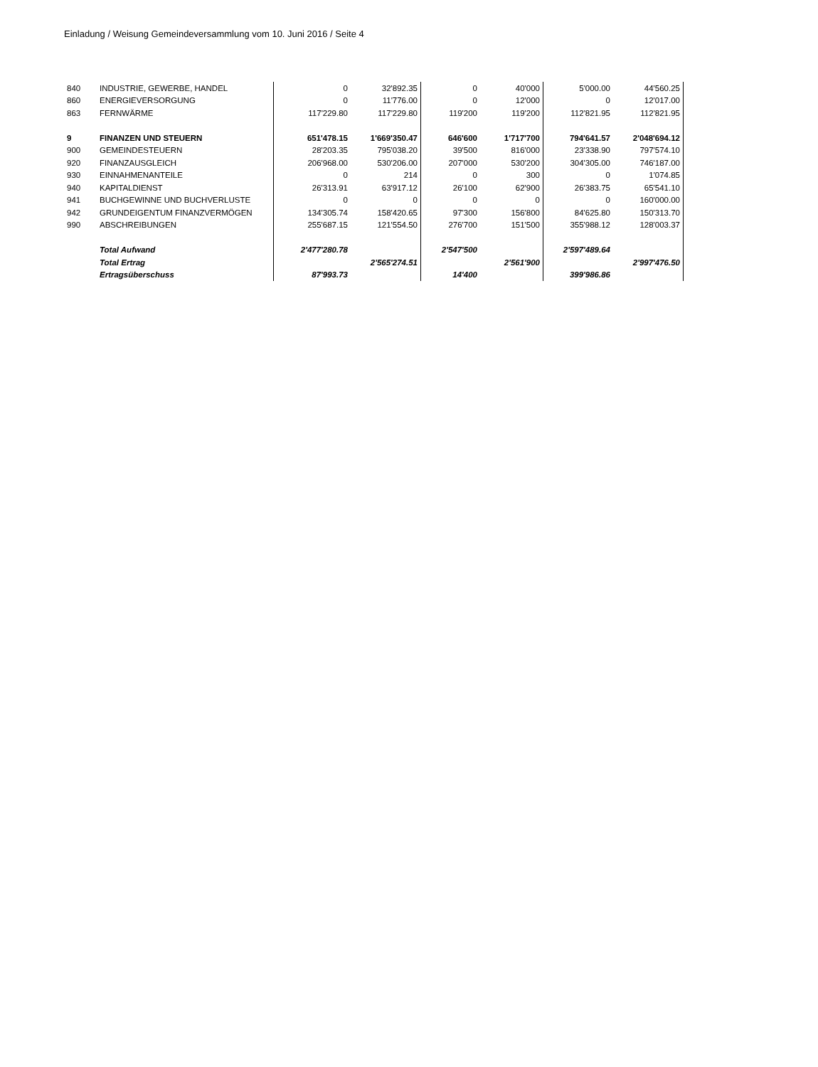Einladung / Weisung Gemeindeversammlung vom 10. Juni 2016 / Seite 4
| 840 | INDUSTRIE, GEWERBE, HANDEL | 0 | 32'892.35 | 0 | 40'000 | 5'000.00 | 44'560.25 |
| 860 | ENERGIEVERSORGUNG | 0 | 11'776.00 | 0 | 12'000 | 0 | 12'017.00 |
| 863 | FERNWÄRME | 117'229.80 | 117'229.80 | 119'200 | 119'200 | 112'821.95 | 112'821.95 |
| 9 | FINANZEN UND STEUERN | 651'478.15 | 1'669'350.47 | 646'600 | 1'717'700 | 794'641.57 | 2'048'694.12 |
| 900 | GEMEINDESTEUERN | 28'203.35 | 795'038.20 | 39'500 | 816'000 | 23'338.90 | 797'574.10 |
| 920 | FINANZAUSGLEICH | 206'968.00 | 530'206.00 | 207'000 | 530'200 | 304'305.00 | 746'187.00 |
| 930 | EINNAHMENANTEILE | 0 | 214 | 0 | 300 | 0 | 1'074.85 |
| 940 | KAPITALDIENST | 26'313.91 | 63'917.12 | 26'100 | 62'900 | 26'383.75 | 65'541.10 |
| 941 | BUCHGEWINNE UND BUCHVERLUSTE | 0 | 0 | 0 | 0 | 0 | 160'000.00 |
| 942 | GRUNDEIGENTUM FINANZVERMÖGEN | 134'305.74 | 158'420.65 | 97'300 | 156'800 | 84'625.80 | 150'313.70 |
| 990 | ABSCHREIBUNGEN | 255'687.15 | 121'554.50 | 276'700 | 151'500 | 355'988.12 | 128'003.37 |
| | Total Aufwand | 2'477'280.78 | | 2'547'500 | | 2'597'489.64 | |
| | Total Ertrag | | 2'565'274.51 | | 2'561'900 | | 2'997'476.50 |
| | Ertragsüberschuss | 87'993.73 | | 14'400 | | 399'986.86 | |